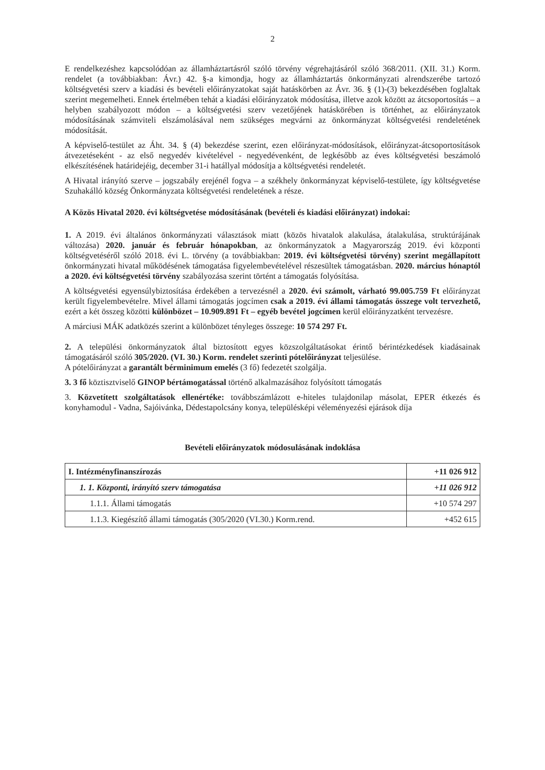2
E rendelkezéshez kapcsolódóan az államháztartásról szóló törvény végrehajtásáról szóló 368/2011. (XII. 31.) Korm. rendelet (a továbbiakban: Ávr.) 42. §-a kimondja, hogy az államháztartás önkormányzati alrendszerébe tartozó költségvetési szerv a kiadási és bevételi előirányzatokat saját hatáskörben az Ávr. 36. § (1)-(3) bekezdésében foglaltak szerint megemelheti. Ennek értelmében tehát a kiadási előirányzatok módosítása, illetve azok között az átcsoportosítás – a helyben szabályozott módon – a költségvetési szerv vezetőjének hatáskörében is történhet, az előirányzatok módosításának számviteli elszámolásával nem szükséges megvárni az önkormányzat költségvetési rendeletének módosítását.
A képviselő-testület az Áht. 34. § (4) bekezdése szerint, ezen előirányzat-módosítások, előirányzat-átcsoportosítások átvezetéseként - az első negyedév kivételével - negyedévenként, de legkésőbb az éves költségvetési beszámoló elkészítésének határidejéig, december 31-i hatállyal módosítja a költségvetési rendeletét.
A Hivatal irányító szerve – jogszabály erejénél fogva – a székhely önkormányzat képviselő-testülete, így költségvetése Szuhakálló község Önkormányzata költségvetési rendeletének a része.
A Közös Hivatal 2020. évi költségvetése módosításának (bevételi és kiadási előirányzat) indokai:
1. A 2019. évi általános önkormányzati választások miatt (közös hivatalok alakulása, átalakulása, struktúrájának változása) 2020. január és február hónapokban, az önkormányzatok a Magyarország 2019. évi központi költségvetéséről szóló 2018. évi L. törvény (a továbbiakban: 2019. évi költségvetési törvény) szerint megállapított önkormányzati hivatal működésének támogatása figyelembevételével részesültek támogatásban. 2020. március hónaptól a 2020. évi költségvetési törvény szabályozása szerint történt a támogatás folyósítása.
A költségvetési egyensúlybiztosítása érdekében a tervezésnél a 2020. évi számolt, várható 99.005.759 Ft előirányzat került figyelembevételre. Mivel állami támogatás jogcímen csak a 2019. évi állami támogatás összege volt tervezhető, ezért a két összeg közötti különbözet – 10.909.891 Ft – egyéb bevétel jogcímen kerül előirányzatként tervezésre.
A márciusi MÁK adatközés szerint a különbözet tényleges összege: 10 574 297 Ft.
2. A települési önkormányzatok által biztosított egyes közszolgáltatásokat érintő bérintézkedések kiadásainak támogatásáról szóló 305/2020. (VI. 30.) Korm. rendelet szerinti pótelőirányzat teljesülése.
A pótelőirányzat a garantált bérminimum emelés (3 fő) fedezetét szolgálja.
3. 3 fő köztisztviselő GINOP bértámogatással történő alkalmazásához folyósított támogatás
3. Közvetített szolgáltatások ellenértéke: továbbszámlázott e-hiteles tulajdonilap másolat, EPER étkezés és konyhamodul - Vadna, Sajóivánka, Dédestapolcsány konya, településképi véleményezési ejárások díja
Bevételi előirányzatok módosulásának indoklása
| I. Intézményfinanszírozás | +11 026 912 |
| 1. 1. Központi, irányító szerv támogatása | +11 026 912 |
| 1.1.1. Állami támogatás | +10 574 297 |
| 1.1.3. Kiegészítő állami támogatás (305/2020 (VI.30.) Korm.rend. | +452 615 |